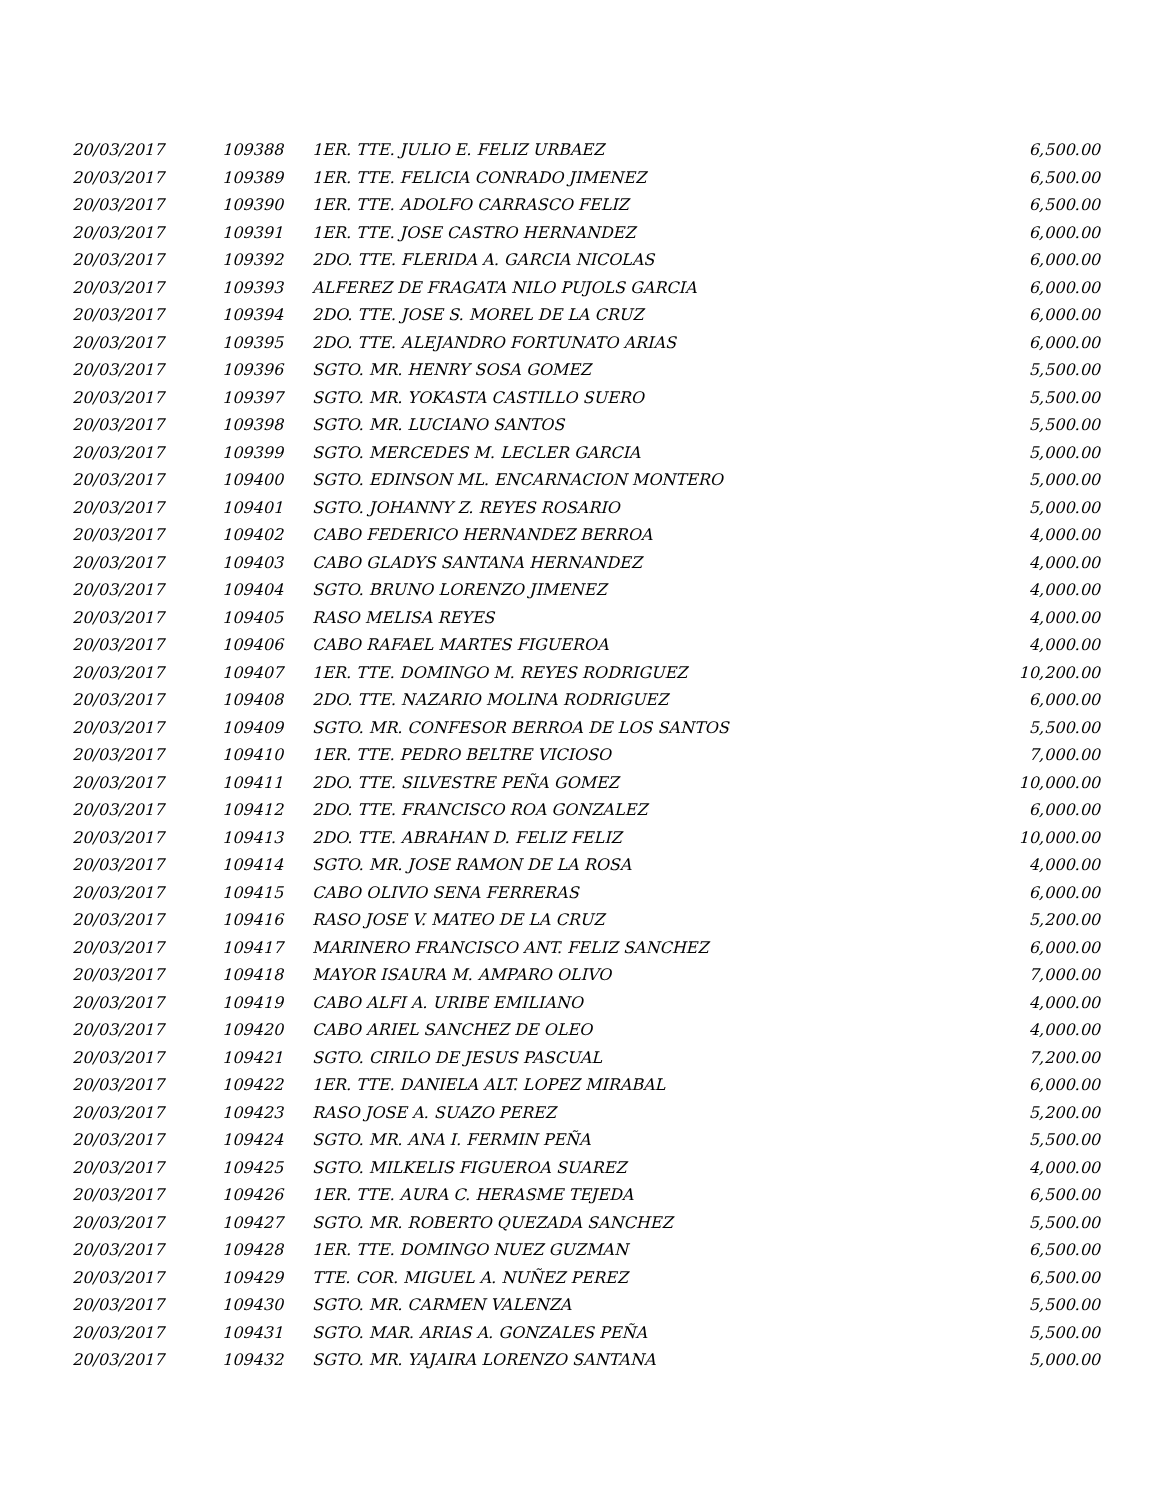| 20/03/2017 | 109388 | 1ER. TTE. JULIO E. FELIZ URBAEZ | 6,500.00 |
| 20/03/2017 | 109389 | 1ER. TTE. FELICIA CONRADO JIMENEZ | 6,500.00 |
| 20/03/2017 | 109390 | 1ER. TTE. ADOLFO CARRASCO FELIZ | 6,500.00 |
| 20/03/2017 | 109391 | 1ER. TTE. JOSE CASTRO HERNANDEZ | 6,000.00 |
| 20/03/2017 | 109392 | 2DO. TTE. FLERIDA A. GARCIA NICOLAS | 6,000.00 |
| 20/03/2017 | 109393 | ALFEREZ DE FRAGATA NILO PUJOLS GARCIA | 6,000.00 |
| 20/03/2017 | 109394 | 2DO. TTE. JOSE S. MOREL DE LA CRUZ | 6,000.00 |
| 20/03/2017 | 109395 | 2DO. TTE. ALEJANDRO FORTUNATO ARIAS | 6,000.00 |
| 20/03/2017 | 109396 | SGTO. MR. HENRY SOSA GOMEZ | 5,500.00 |
| 20/03/2017 | 109397 | SGTO. MR. YOKASTA CASTILLO SUERO | 5,500.00 |
| 20/03/2017 | 109398 | SGTO. MR. LUCIANO SANTOS | 5,500.00 |
| 20/03/2017 | 109399 | SGTO. MERCEDES M. LECLER GARCIA | 5,000.00 |
| 20/03/2017 | 109400 | SGTO. EDINSON ML. ENCARNACION MONTERO | 5,000.00 |
| 20/03/2017 | 109401 | SGTO. JOHANNY Z. REYES ROSARIO | 5,000.00 |
| 20/03/2017 | 109402 | CABO FEDERICO HERNANDEZ BERROA | 4,000.00 |
| 20/03/2017 | 109403 | CABO GLADYS SANTANA HERNANDEZ | 4,000.00 |
| 20/03/2017 | 109404 | SGTO. BRUNO LORENZO JIMENEZ | 4,000.00 |
| 20/03/2017 | 109405 | RASO MELISA REYES | 4,000.00 |
| 20/03/2017 | 109406 | CABO RAFAEL MARTES FIGUEROA | 4,000.00 |
| 20/03/2017 | 109407 | 1ER. TTE. DOMINGO M. REYES RODRIGUEZ | 10,200.00 |
| 20/03/2017 | 109408 | 2DO. TTE. NAZARIO MOLINA RODRIGUEZ | 6,000.00 |
| 20/03/2017 | 109409 | SGTO. MR. CONFESOR BERROA DE LOS SANTOS | 5,500.00 |
| 20/03/2017 | 109410 | 1ER. TTE. PEDRO BELTRE VICIOSO | 7,000.00 |
| 20/03/2017 | 109411 | 2DO. TTE. SILVESTRE PEÑA GOMEZ | 10,000.00 |
| 20/03/2017 | 109412 | 2DO. TTE. FRANCISCO ROA GONZALEZ | 6,000.00 |
| 20/03/2017 | 109413 | 2DO. TTE. ABRAHAN D. FELIZ FELIZ | 10,000.00 |
| 20/03/2017 | 109414 | SGTO. MR. JOSE RAMON DE LA ROSA | 4,000.00 |
| 20/03/2017 | 109415 | CABO OLIVIO SENA FERRERAS | 6,000.00 |
| 20/03/2017 | 109416 | RASO JOSE V. MATEO DE LA CRUZ | 5,200.00 |
| 20/03/2017 | 109417 | MARINERO FRANCISCO ANT. FELIZ SANCHEZ | 6,000.00 |
| 20/03/2017 | 109418 | MAYOR ISAURA M. AMPARO OLIVO | 7,000.00 |
| 20/03/2017 | 109419 | CABO ALFI A. URIBE EMILIANO | 4,000.00 |
| 20/03/2017 | 109420 | CABO ARIEL SANCHEZ DE OLEO | 4,000.00 |
| 20/03/2017 | 109421 | SGTO. CIRILO DE JESUS PASCUAL | 7,200.00 |
| 20/03/2017 | 109422 | 1ER. TTE. DANIELA ALT. LOPEZ MIRABAL | 6,000.00 |
| 20/03/2017 | 109423 | RASO JOSE A. SUAZO PEREZ | 5,200.00 |
| 20/03/2017 | 109424 | SGTO. MR. ANA I. FERMIN PEÑA | 5,500.00 |
| 20/03/2017 | 109425 | SGTO. MILKELIS FIGUEROA SUAREZ | 4,000.00 |
| 20/03/2017 | 109426 | 1ER. TTE. AURA C. HERASME TEJEDA | 6,500.00 |
| 20/03/2017 | 109427 | SGTO. MR. ROBERTO QUEZADA SANCHEZ | 5,500.00 |
| 20/03/2017 | 109428 | 1ER. TTE. DOMINGO NUEZ GUZMAN | 6,500.00 |
| 20/03/2017 | 109429 | TTE. COR. MIGUEL A. NUÑEZ PEREZ | 6,500.00 |
| 20/03/2017 | 109430 | SGTO. MR. CARMEN VALENZA | 5,500.00 |
| 20/03/2017 | 109431 | SGTO. MAR. ARIAS A. GONZALES PEÑA | 5,500.00 |
| 20/03/2017 | 109432 | SGTO. MR. YAJAIRA LORENZO SANTANA | 5,000.00 |